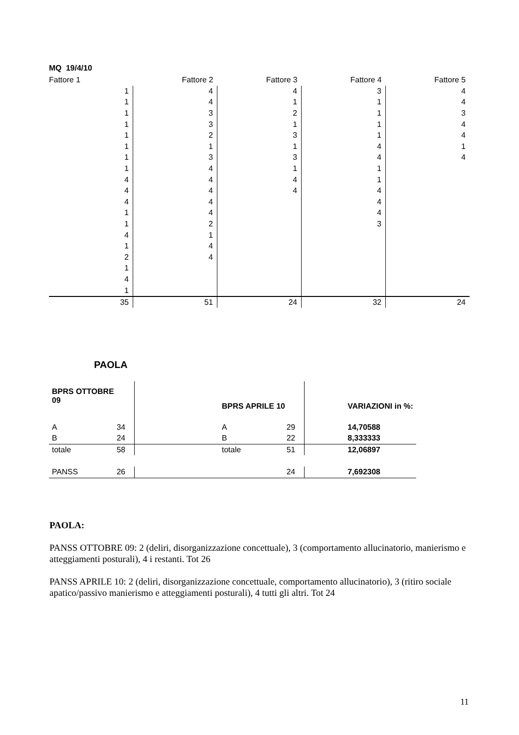MQ 19/4/10
| Fattore 1 | Fattore 2 | Fattore 3 | Fattore 4 | Fattore 5 |
| 1 | 4 | 4 | 3 | 4 |
| 1 | 4 | 1 | 1 | 4 |
| 1 | 3 | 2 | 1 | 3 |
| 1 | 3 | 1 | 1 | 4 |
| 1 | 2 | 3 | 1 | 4 |
| 1 | 1 | 1 | 4 | 1 |
| 1 | 3 | 3 | 4 | 4 |
| 1 | 4 | 1 | 1 | |
| 4 | 4 | 4 | 1 | |
| 4 | 4 | 4 | 4 | |
| 4 | 4 | | 4 | |
| 1 | 4 | | 4 | |
| 1 | 2 | | 3 | |
| 4 | 1 | | | |
| 1 | 4 | | | |
| 2 | 4 | | | |
| 1 | | | | |
| 4 | | | | |
| 1 | | | | |
| 35 | 51 | 24 | 32 | 24 |
PAOLA
| BPRS OTTOBRE 09 | | | BPRS APRILE 10 | | | VARIAZIONI in %: |
| A 34 | | | A 29 | | | 14,70588 |
| B 24 | | | B 22 | | | 8,333333 |
| totale 58 | | | totale 51 | | | 12,06897 |
| PANSS 26 | | | 24 | | | 7,692308 |
PAOLA:
PANSS OTTOBRE 09: 2 (deliri, disorganizzazione concettuale), 3 (comportamento allucinatorio, manierismo e atteggiamenti posturali), 4 i restanti. Tot 26
PANSS APRILE 10: 2 (deliri, disorganizzazione concettuale, comportamento allucinatorio), 3 (ritiro sociale apatico/passivo manierismo e atteggiamenti posturali), 4 tutti gli altri. Tot 24
11